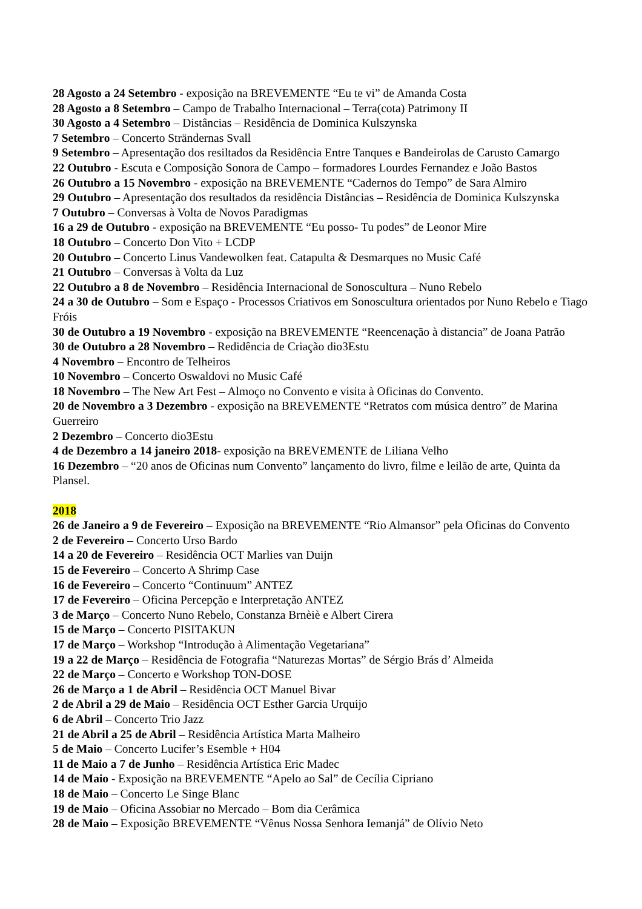28 Agosto a 24 Setembro - exposição na BREVEMENTE “Eu te vi” de Amanda Costa
28 Agosto a 8 Setembro – Campo de Trabalho Internacional – Terra(cota) Patrimony II
30 Agosto a 4 Setembro – Distâncias – Residência de Dominica Kulszynska
7 Setembro – Concerto Strändernas Svall
9 Setembro – Apresentação dos resiltados da Residência Entre Tanques e Bandeirolas de Carusto Camargo
22 Outubro - Escuta e Composição Sonora de Campo – formadores Lourdes Fernandez e João Bastos
26 Outubro a 15 Novembro - exposição na BREVEMENTE “Cadernos do Tempo” de Sara Almiro
29 Outubro – Apresentação dos resultados da residência Distâncias – Residência de Dominica Kulszynska
7 Outubro – Conversas à Volta de Novos Paradigmas
16 a 29 de Outubro - exposição na BREVEMENTE “Eu posso- Tu podes” de Leonor Mire
18 Outubro – Concerto Don Vito + LCDP
20 Outubro – Concerto Linus Vandewolken feat. Catapulta & Desmarques no Music Café
21 Outubro – Conversas à Volta da Luz
22 Outubro a 8 de Novembro – Residência Internacional de Sonoscultura – Nuno Rebelo
24 a 30 de Outubro – Som e Espaço - Processos Criativos em Sonoscultura orientados por Nuno Rebelo e Tiago Fróis
30 de Outubro a 19 Novembro - exposição na BREVEMENTE “Reencenação à distancia” de Joana Patrão
30 de Outubro a 28 Novembro – Redidência de Criação dio3Estu
4 Novembro – Encontro de Telheiros
10 Novembro – Concerto Oswaldovi no Music Café
18 Novembro – The New Art Fest – Almoço no Convento e visita à Oficinas do Convento.
20 de Novembro a 3 Dezembro - exposição na BREVEMENTE “Retratos com música dentro” de Marina Guerreiro
2 Dezembro – Concerto dio3Estu
4 de Dezembro a 14 janeiro 2018- exposição na BREVEMENTE de Liliana Velho
16 Dezembro – “20 anos de Oficinas num Convento” lançamento do livro, filme e leilão de arte, Quinta da Plansel.
2018
26 de Janeiro a 9 de Fevereiro – Exposição na BREVEMENTE “Rio Almansor” pela Oficinas do Convento
2 de Fevereiro – Concerto Urso Bardo
14 a 20 de Fevereiro – Residência OCT Marlies van Duijn
15 de Fevereiro – Concerto A Shrimp Case
16 de Fevereiro – Concerto “Continuum” ANTEZ
17 de Fevereiro – Oficina Percepção e Interpretação ANTEZ
3 de Março – Concerto Nuno Rebelo, Constanza Brnèiè e Albert Cirera
15 de Março – Concerto PISITAKUN
17 de Março – Workshop “Introdução à Alimentação Vegetariana”
19 a 22 de Março – Residência de Fotografia “Naturezas Mortas” de Sérgio Brás d’ Almeida
22 de Março – Concerto e Workshop TON-DOSE
26 de Março a 1 de Abril – Residência OCT Manuel Bivar
2 de Abril a 29 de Maio – Residência OCT Esther Garcia Urquijo
6 de Abril – Concerto Trio Jazz
21 de Abril a 25 de Abril – Residência Artística Marta Malheiro
5 de Maio – Concerto Lucifer’s Esemble + H04
11 de Maio a 7 de Junho – Residência Artística Eric Madec
14 de Maio - Exposição na BREVEMENTE “Apelo ao Sal” de Cecília Cipriano
18 de Maio – Concerto Le Singe Blanc
19 de Maio – Oficina Assobiar no Mercado – Bom dia Cerâmica
28 de Maio – Exposição BREVEMENTE “Vênus Nossa Senhora Iemanjá” de Olívio Neto